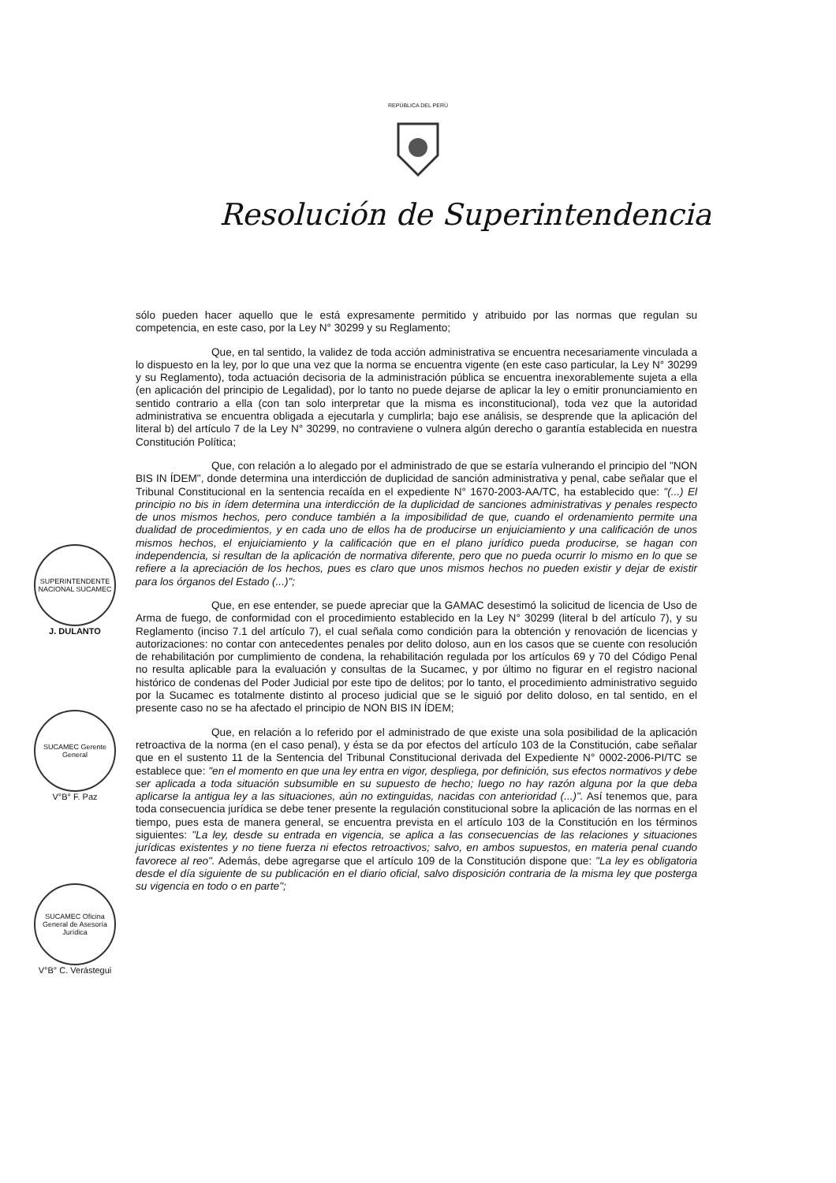REPÚBLICA DEL PERÚ
Resolución de Superintendencia
sólo pueden hacer aquello que le está expresamente permitido y atribuido por las normas que regulan su competencia, en este caso, por la Ley N° 30299 y su Reglamento;
Que, en tal sentido, la validez de toda acción administrativa se encuentra necesariamente vinculada a lo dispuesto en la ley, por lo que una vez que la norma se encuentra vigente (en este caso particular, la Ley N° 30299 y su Reglamento), toda actuación decisoria de la administración pública se encuentra inexorablemente sujeta a ella (en aplicación del principio de Legalidad), por lo tanto no puede dejarse de aplicar la ley o emitir pronunciamiento en sentido contrario a ella (con tan solo interpretar que la misma es inconstitucional), toda vez que la autoridad administrativa se encuentra obligada a ejecutarla y cumplirla; bajo ese análisis, se desprende que la aplicación del literal b) del artículo 7 de la Ley N° 30299, no contraviene o vulnera algún derecho o garantía establecida en nuestra Constitución Política;
Que, con relación a lo alegado por el administrado de que se estaría vulnerando el principio del "NON BIS IN ÍDEM", donde determina una interdicción de duplicidad de sanción administrativa y penal, cabe señalar que el Tribunal Constitucional en la sentencia recaída en el expediente N° 1670-2003-AA/TC, ha establecido que: "(...) El principio no bis in ídem determina una interdicción de la duplicidad de sanciones administrativas y penales respecto de unos mismos hechos, pero conduce también a la imposibilidad de que, cuando el ordenamiento permite una dualidad de procedimientos, y en cada uno de ellos ha de producirse un enjuiciamiento y una calificación de unos mismos hechos, el enjuiciamiento y la calificación que en el plano jurídico pueda producirse, se hagan con independencia, si resultan de la aplicación de normativa diferente, pero que no pueda ocurrir lo mismo en lo que se refiere a la apreciación de los hechos, pues es claro que unos mismos hechos no pueden existir y dejar de existir para los órganos del Estado (...)";
Que, en ese entender, se puede apreciar que la GAMAC desestimó la solicitud de licencia de Uso de Arma de fuego, de conformidad con el procedimiento establecido en la Ley N° 30299 (literal b del artículo 7), y su Reglamento (inciso 7.1 del artículo 7), el cual señala como condición para la obtención y renovación de licencias y autorizaciones: no contar con antecedentes penales por delito doloso, aun en los casos que se cuente con resolución de rehabilitación por cumplimiento de condena, la rehabilitación regulada por los artículos 69 y 70 del Código Penal no resulta aplicable para la evaluación y consultas de la Sucamec, y por último no figurar en el registro nacional histórico de condenas del Poder Judicial por este tipo de delitos; por lo tanto, el procedimiento administrativo seguido por la Sucamec es totalmente distinto al proceso judicial que se le siguió por delito doloso, en tal sentido, en el presente caso no se ha afectado el principio de NON BIS IN ÍDEM;
Que, en relación a lo referido por el administrado de que existe una sola posibilidad de la aplicación retroactiva de la norma (en el caso penal), y ésta se da por efectos del artículo 103 de la Constitución, cabe señalar que en el sustento 11 de la Sentencia del Tribunal Constitucional derivada del Expediente N° 0002-2006-PI/TC se establece que: "en el momento en que una ley entra en vigor, despliega, por definición, sus efectos normativos y debe ser aplicada a toda situación subsumible en su supuesto de hecho; luego no hay razón alguna por la que deba aplicarse la antigua ley a las situaciones, aún no extinguidas, nacidas con anterioridad (...)". Así tenemos que, para toda consecuencia jurídica se debe tener presente la regulación constitucional sobre la aplicación de las normas en el tiempo, pues esta de manera general, se encuentra prevista en el artículo 103 de la Constitución en los términos siguientes: "La ley, desde su entrada en vigencia, se aplica a las consecuencias de las relaciones y situaciones jurídicas existentes y no tiene fuerza ni efectos retroactivos; salvo, en ambos supuestos, en materia penal cuando favorece al reo". Además, debe agregarse que el artículo 109 de la Constitución dispone que: "La ley es obligatoria desde el día siguiente de su publicación en el diario oficial, salvo disposición contraria de la misma ley que posterga su vigencia en todo o en parte";
SUPERINTENDENTE NACIONAL SUCAMEC
J. DULANTO
SUCAMEC Gerente General
V°B° F. Paz
SUCAMEC Oficina General de Asesoría Jurídica
V°B° C. Verástegui